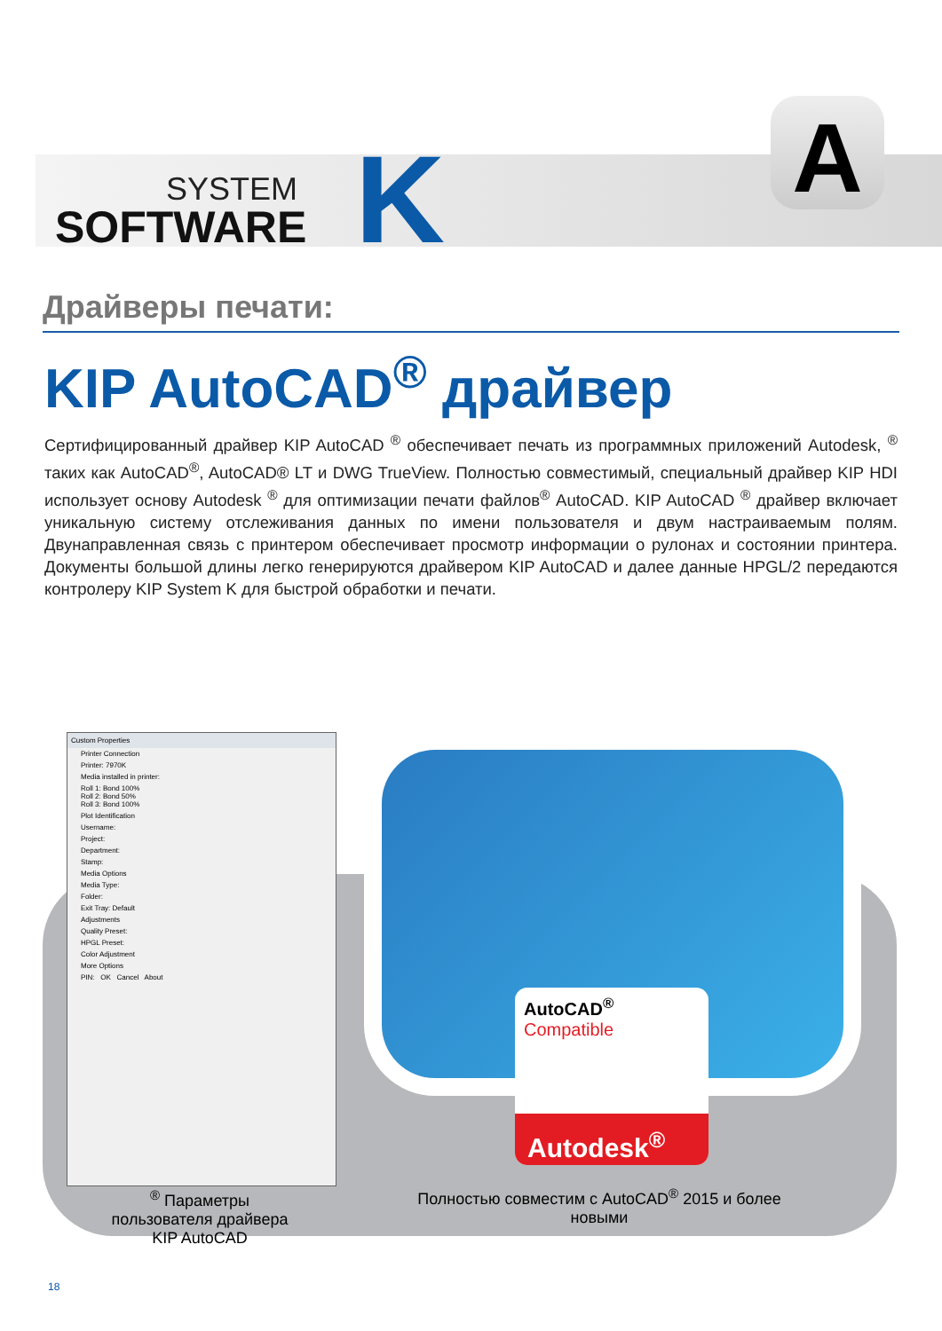SYSTEM
SOFTWARE
K A
Драйверы печати:
KIP AutoCAD<sup>®</sup> драйвер
Сертифицированный драйвер KIP AutoCAD <sup>®</sup> обеспечивает печать из программных приложений Autodesk, <sup>®</sup> таких как AutoCAD<sup>®</sup>, AutoCAD® LT и DWG TrueView. Полностью совместимый, специальный драйвер KIP HDI использует основу Autodesk <sup>®</sup> для оптимизации печати файлов<sup>®</sup> AutoCAD. KIP AutoCAD <sup>®</sup> драйвер включает уникальную систему отслеживания данных по имени пользователя и двум настраиваемым полям. Двунаправленная связь с принтером обеспечивает просмотр информации о рулонах и состоянии принтера. Документы большой длины легко генерируются драйвером KIP AutoCAD и далее данные HPGL/2 передаются контролеру KIP System K для быстрой обработки и печати.
Custom Properties
Printer Connection
Printer: 7970K
Media installed in printer:
Roll 1: Bond 100%
Roll 2: Bond 50%
Roll 3: Bond 100%
Plot Identification
Username:
Project:
Department:
Stamp:
Media Options
Media Type:
Folder:
Exit Tray: Default
Adjustments
Quality Preset:
HPGL Preset:
Color Adjustment
More Options
PIN: OK Cancel About
AutoCAD<sup>®</sup>
Compatible
Autodesk<sup>®</sup>
<sup>®</sup> Параметры пользователя драйвера KIP AutoCAD
Полностью совместим с AutoCAD<sup>®</sup> 2015 и более новыми
18